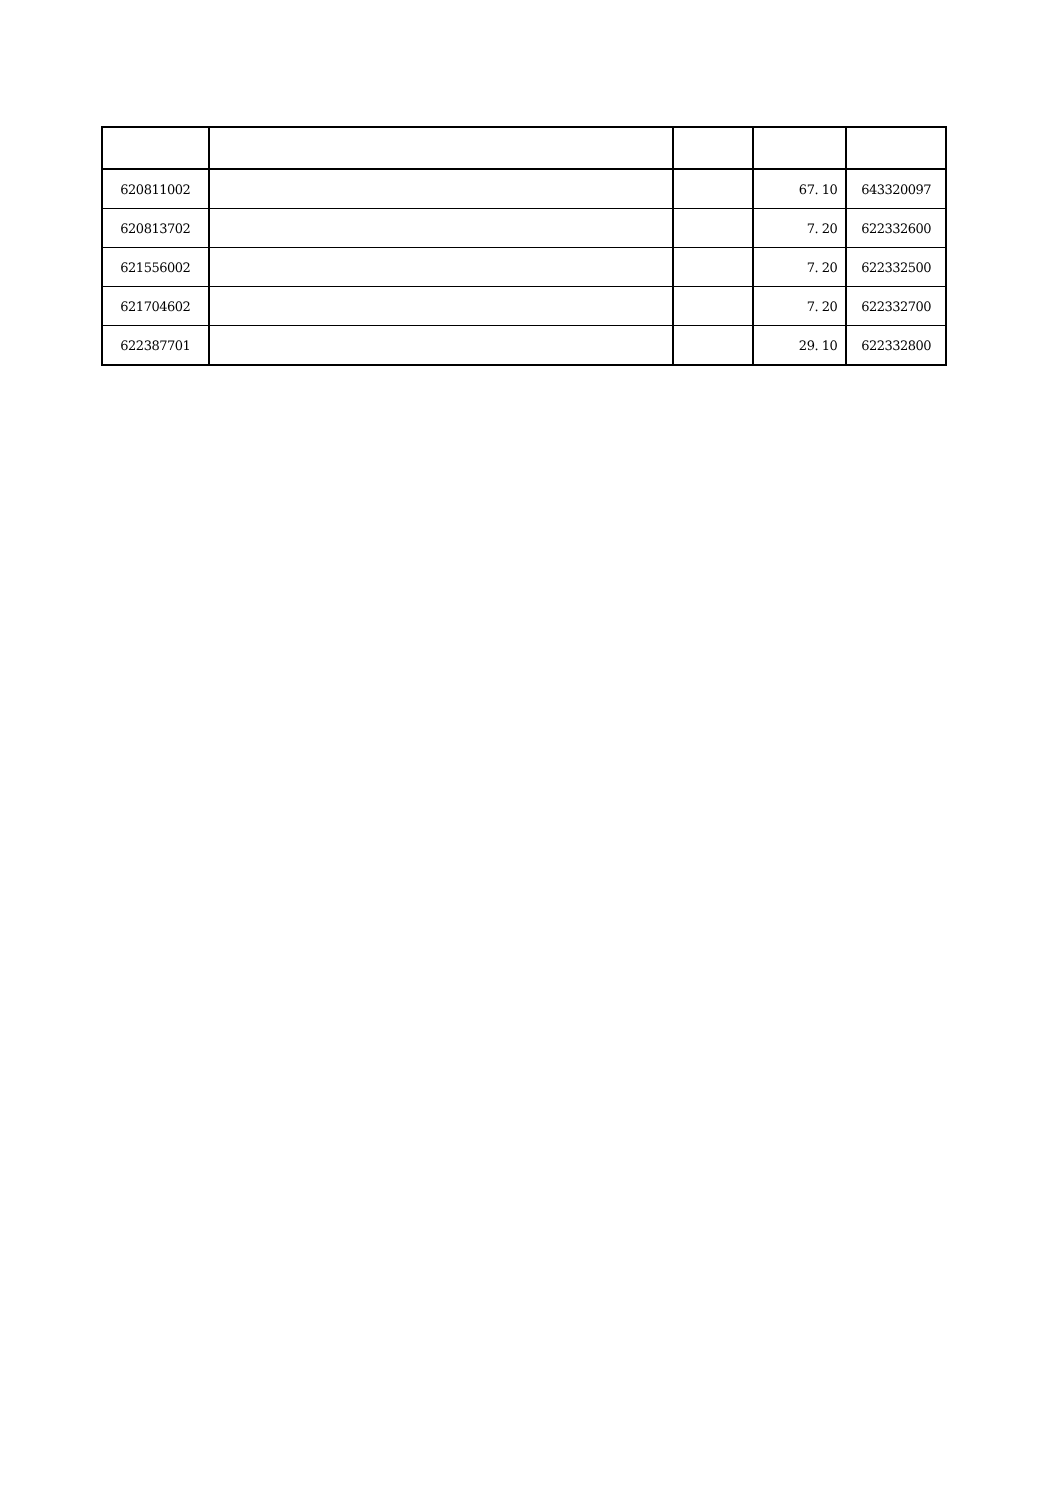| 620811002 | | | 67. 10 | 643320097 |
| 620813702 | | | 7. 20 | 622332600 |
| 621556002 | | | 7. 20 | 622332500 |
| 621704602 | | | 7. 20 | 622332700 |
| 622387701 | | | 29. 10 | 622332800 |